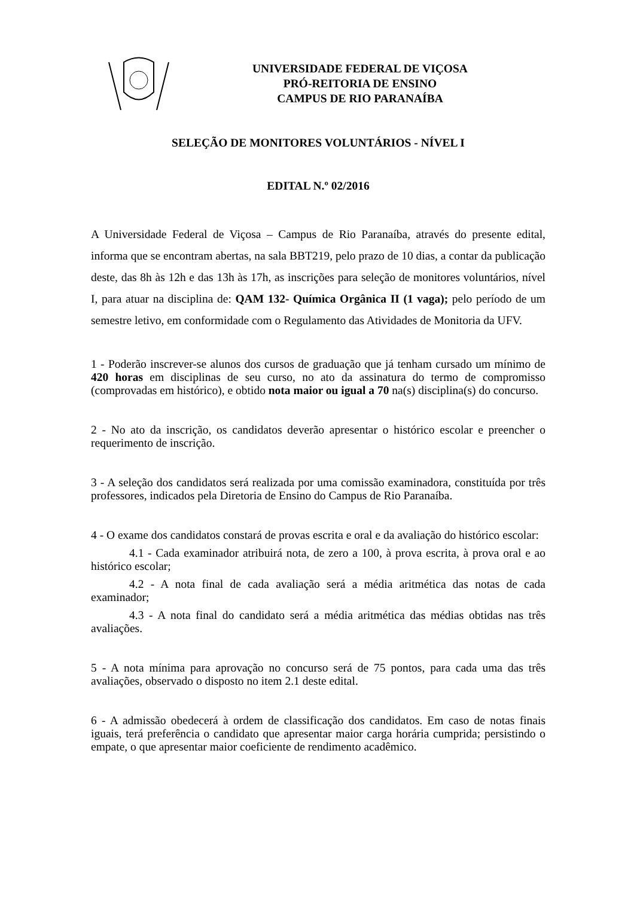UNIVERSIDADE FEDERAL DE VIÇOSA
PRÓ-REITORIA DE ENSINO
CAMPUS DE RIO PARANAÍBA
SELEÇÃO DE MONITORES VOLUNTÁRIOS - NÍVEL I
EDITAL N.º 02/2016
A Universidade Federal de Viçosa – Campus de Rio Paranaíba, através do presente edital, informa que se encontram abertas, na sala BBT219, pelo prazo de 10 dias, a contar da publicação deste, das 8h às 12h e das 13h às 17h, as inscrições para seleção de monitores voluntários, nível I, para atuar na disciplina de: QAM 132- Química Orgânica II (1 vaga); pelo período de um semestre letivo, em conformidade com o Regulamento das Atividades de Monitoria da UFV.
1 - Poderão inscrever-se alunos dos cursos de graduação que já tenham cursado um mínimo de 420 horas em disciplinas de seu curso, no ato da assinatura do termo de compromisso (comprovadas em histórico), e obtido nota maior ou igual a 70 na(s) disciplina(s) do concurso.
2 - No ato da inscrição, os candidatos deverão apresentar o histórico escolar e preencher o requerimento de inscrição.
3 - A seleção dos candidatos será realizada por uma comissão examinadora, constituída por três professores, indicados pela Diretoria de Ensino do Campus de Rio Paranaíba.
4 - O exame dos candidatos constará de provas escrita e oral e da avaliação do histórico escolar:
4.1 - Cada examinador atribuirá nota, de zero a 100, à prova escrita, à prova oral e ao histórico escolar;
4.2 - A nota final de cada avaliação será a média aritmética das notas de cada examinador;
4.3 - A nota final do candidato será a média aritmética das médias obtidas nas três avaliações.
5 - A nota mínima para aprovação no concurso será de 75 pontos, para cada uma das três avaliações, observado o disposto no item 2.1 deste edital.
6 - A admissão obedecerá à ordem de classificação dos candidatos. Em caso de notas finais iguais, terá preferência o candidato que apresentar maior carga horária cumprida; persistindo o empate, o que apresentar maior coeficiente de rendimento acadêmico.